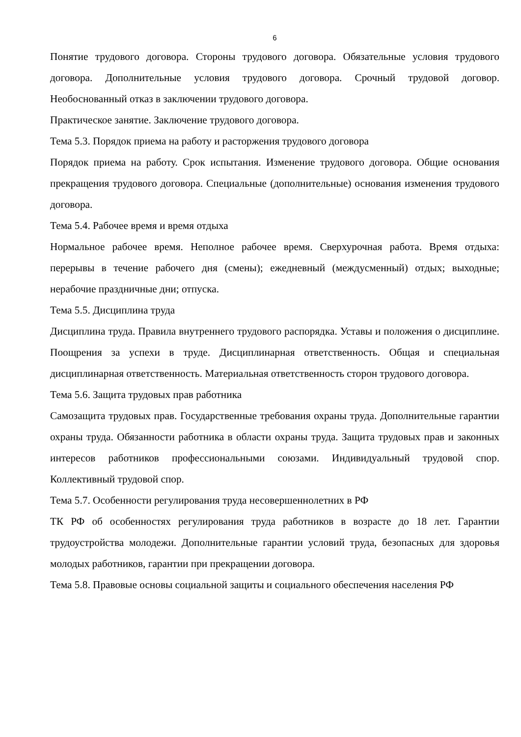6
Понятие трудового договора. Стороны трудового договора. Обязательные условия трудового договора. Дополнительные условия трудового договора. Срочный трудовой договор. Необоснованный отказ в заключении трудового договора.
Практическое занятие. Заключение трудового договора.
Тема 5.3. Порядок приема на работу и расторжения трудового договора
Порядок приема на работу. Срок испытания. Изменение трудового договора. Общие основания прекращения трудового договора. Специальные (дополнительные) основания изменения трудового договора.
Тема 5.4. Рабочее время и время отдыха
Нормальное рабочее время. Неполное рабочее время. Сверхурочная работа. Время отдыха: перерывы в течение рабочего дня (смены); ежедневный (междусменный) отдых; выходные; нерабочие праздничные дни; отпуска.
Тема 5.5. Дисциплина труда
Дисциплина труда. Правила внутреннего трудового распорядка. Уставы и положения о дисциплине. Поощрения за успехи в труде. Дисциплинарная ответственность. Общая и специальная дисциплинарная ответственность. Материальная ответственность сторон трудового договора.
Тема 5.6. Защита трудовых прав работника
Самозащита трудовых прав. Государственные требования охраны труда. Дополнительные гарантии охраны труда. Обязанности работника в области охраны труда. Защита трудовых прав и законных интересов работников профессиональными союзами. Индивидуальный трудовой спор. Коллективный трудовой спор.
Тема 5.7. Особенности регулирования труда несовершеннолетних в РФ
ТК РФ об особенностях регулирования труда работников в возрасте до 18 лет. Гарантии трудоустройства молодежи. Дополнительные гарантии условий труда, безопасных для здоровья молодых работников, гарантии при прекращении договора.
Тема 5.8. Правовые основы социальной защиты и социального обеспечения населения РФ